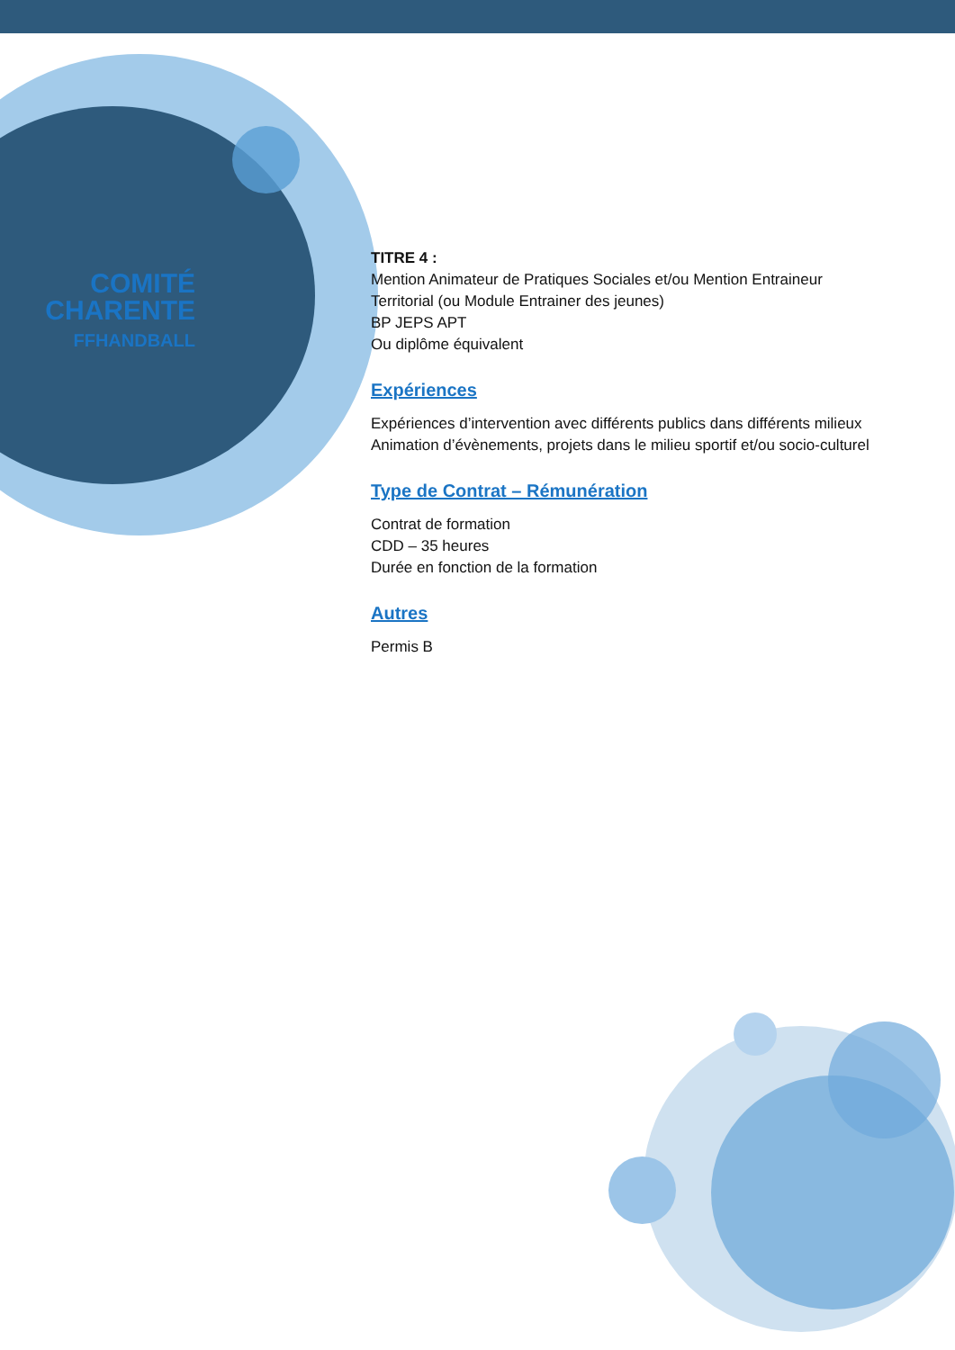COMITÉ
CHARENTE
FFHANDBALL
TITRE 4 :
Mention Animateur de Pratiques Sociales et/ou Mention Entraineur Territorial (ou Module Entrainer des jeunes)
BP JEPS APT
Ou diplôme équivalent
Expériences
Expériences d’intervention avec différents publics dans différents milieux
Animation d’évènements, projets dans le milieu sportif et/ou socio-culturel
Type de Contrat – Rémunération
Contrat de formation
CDD – 35 heures
Durée en fonction de la formation
Autres
Permis B